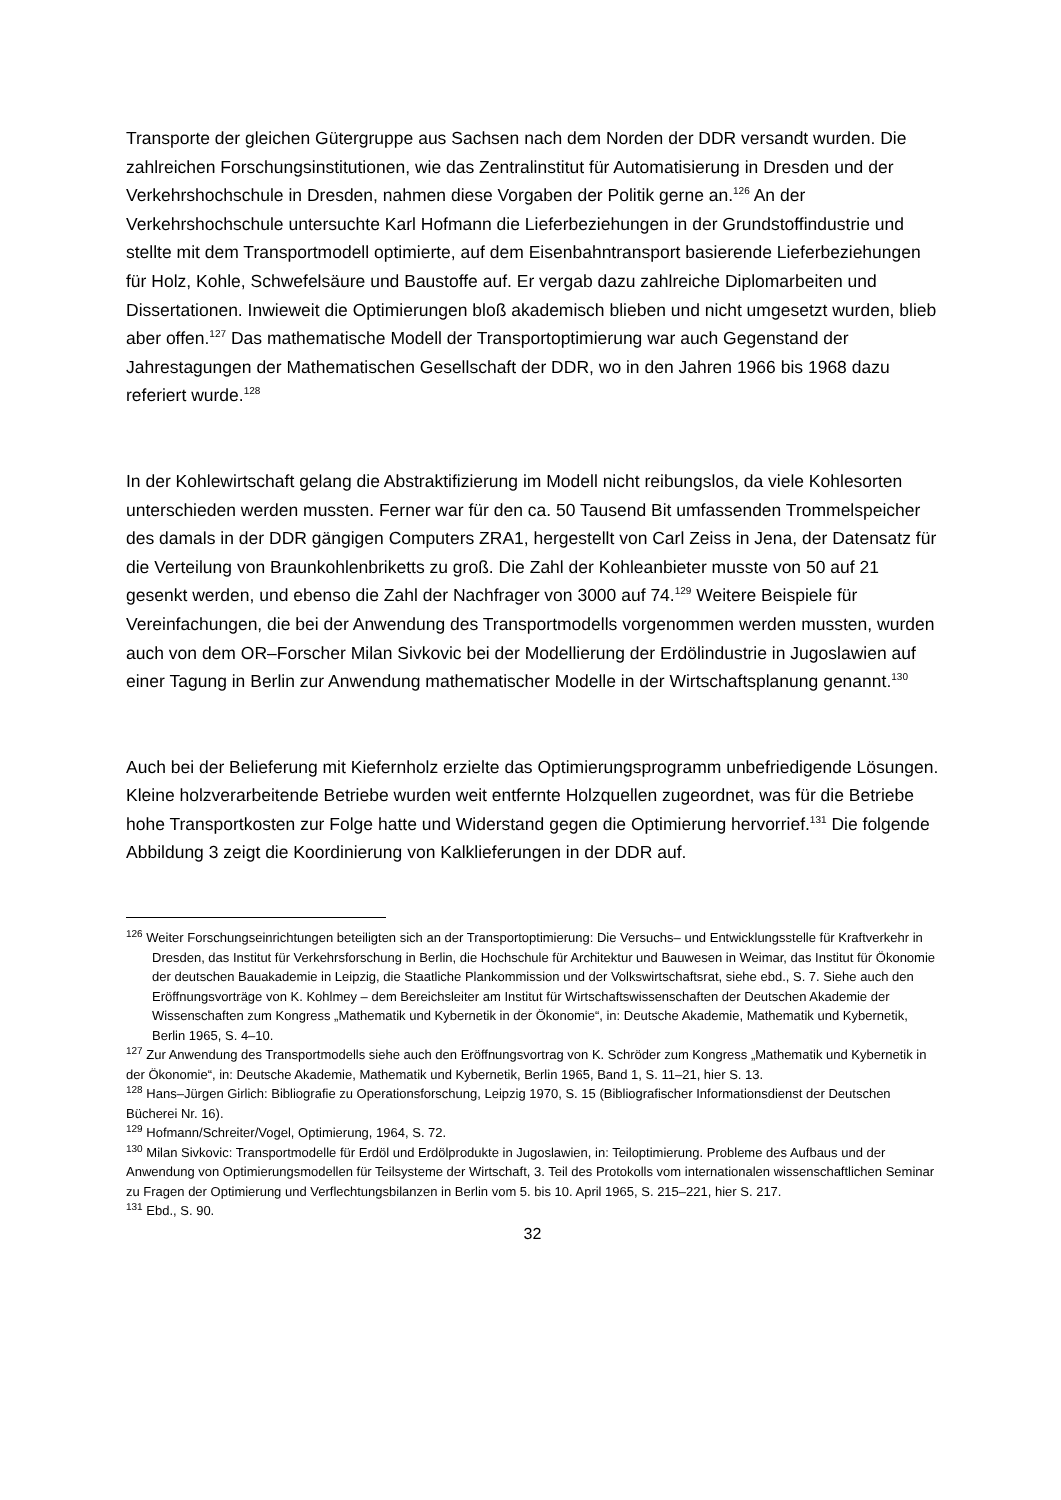Transporte der gleichen Gütergruppe aus Sachsen nach dem Norden der DDR versandt wurden. Die zahlreichen Forschungsinstitutionen, wie das Zentralinstitut für Automatisierung in Dresden und der Verkehrshochschule in Dresden, nahmen diese Vorgaben der Politik gerne an.<sup>126</sup> An der Verkehrshochschule untersuchte Karl Hofmann die Lieferbeziehungen in der Grundstoffindustrie und stellte mit dem Transportmodell optimierte, auf dem Eisenbahntransport basierende Lieferbeziehungen für Holz, Kohle, Schwefelsäure und Baustoffe auf. Er vergab dazu zahlreiche Diplomarbeiten und Dissertationen. Inwieweit die Optimierungen bloß akademisch blieben und nicht umgesetzt wurden, blieb aber offen.<sup>127</sup> Das mathematische Modell der Transportoptimierung war auch Gegenstand der Jahrestagungen der Mathematischen Gesellschaft der DDR, wo in den Jahren 1966 bis 1968 dazu referiert wurde.<sup>128</sup>
In der Kohlewirtschaft gelang die Abstraktifizierung im Modell nicht reibungslos, da viele Kohlesorten unterschieden werden mussten. Ferner war für den ca. 50 Tausend Bit umfassenden Trommelspeicher des damals in der DDR gängigen Computers ZRA1, hergestellt von Carl Zeiss in Jena, der Datensatz für die Verteilung von Braunkohlenbriketts zu groß. Die Zahl der Kohleanbieter musste von 50 auf 21 gesenkt werden, und ebenso die Zahl der Nachfrager von 3000 auf 74.<sup>129</sup> Weitere Beispiele für Vereinfachungen, die bei der Anwendung des Transportmodells vorgenommen werden mussten, wurden auch von dem OR–Forscher Milan Sivkovic bei der Modellierung der Erdölindustrie in Jugoslawien auf einer Tagung in Berlin zur Anwendung mathematischer Modelle in der Wirtschaftsplanung genannt.<sup>130</sup>
Auch bei der Belieferung mit Kiefernholz erzielte das Optimierungsprogramm unbefriedigende Lösungen. Kleine holzverarbeitende Betriebe wurden weit entfernte Holzquellen zugeordnet, was für die Betriebe hohe Transportkosten zur Folge hatte und Widerstand gegen die Optimierung hervorrief.<sup>131</sup> Die folgende Abbildung 3 zeigt die Koordinierung von Kalklieferungen in der DDR auf.
<sup>126</sup> Weiter Forschungseinrichtungen beteiligten sich an der Transportoptimierung: Die Versuchs– und Entwicklungsstelle für Kraftverkehr in Dresden, das Institut für Verkehrsforschung in Berlin, die Hochschule für Architektur und Bauwesen in Weimar, das Institut für Ökonomie der deutschen Bauakademie in Leipzig, die Staatliche Plankommission und der Volkswirtschaftsrat, siehe ebd., S. 7. Siehe auch den Eröffnungsvorträge von K. Kohlmey – dem Bereichsleiter am Institut für Wirtschaftswissenschaften der Deutschen Akademie der Wissenschaften zum Kongress „Mathematik und Kybernetik in der Ökonomie“, in: Deutsche Akademie, Mathematik und Kybernetik, Berlin 1965, S. 4–10.
<sup>127</sup> Zur Anwendung des Transportmodells siehe auch den Eröffnungsvortrag von K. Schröder zum Kongress „Mathematik und Kybernetik in der Ökonomie“, in: Deutsche Akademie, Mathematik und Kybernetik, Berlin 1965, Band 1, S. 11–21, hier S. 13.
<sup>128</sup> Hans–Jürgen Girlich: Bibliografie zu Operationsforschung, Leipzig 1970, S. 15 (Bibliografischer Informationsdienst der Deutschen Bücherei Nr. 16).
<sup>129</sup> Hofmann/Schreiter/Vogel, Optimierung, 1964, S. 72.
<sup>130</sup> Milan Sivkovic: Transportmodelle für Erdöl und Erdölprodukte in Jugoslawien, in: Teiloptimierung. Probleme des Aufbaus und der Anwendung von Optimierungsmodellen für Teilsysteme der Wirtschaft, 3. Teil des Protokolls vom internationalen wissenschaftlichen Seminar zu Fragen der Optimierung und Verflechtungsbilanzen in Berlin vom 5. bis 10. April 1965, S. 215–221, hier S. 217.
<sup>131</sup> Ebd., S. 90.
32